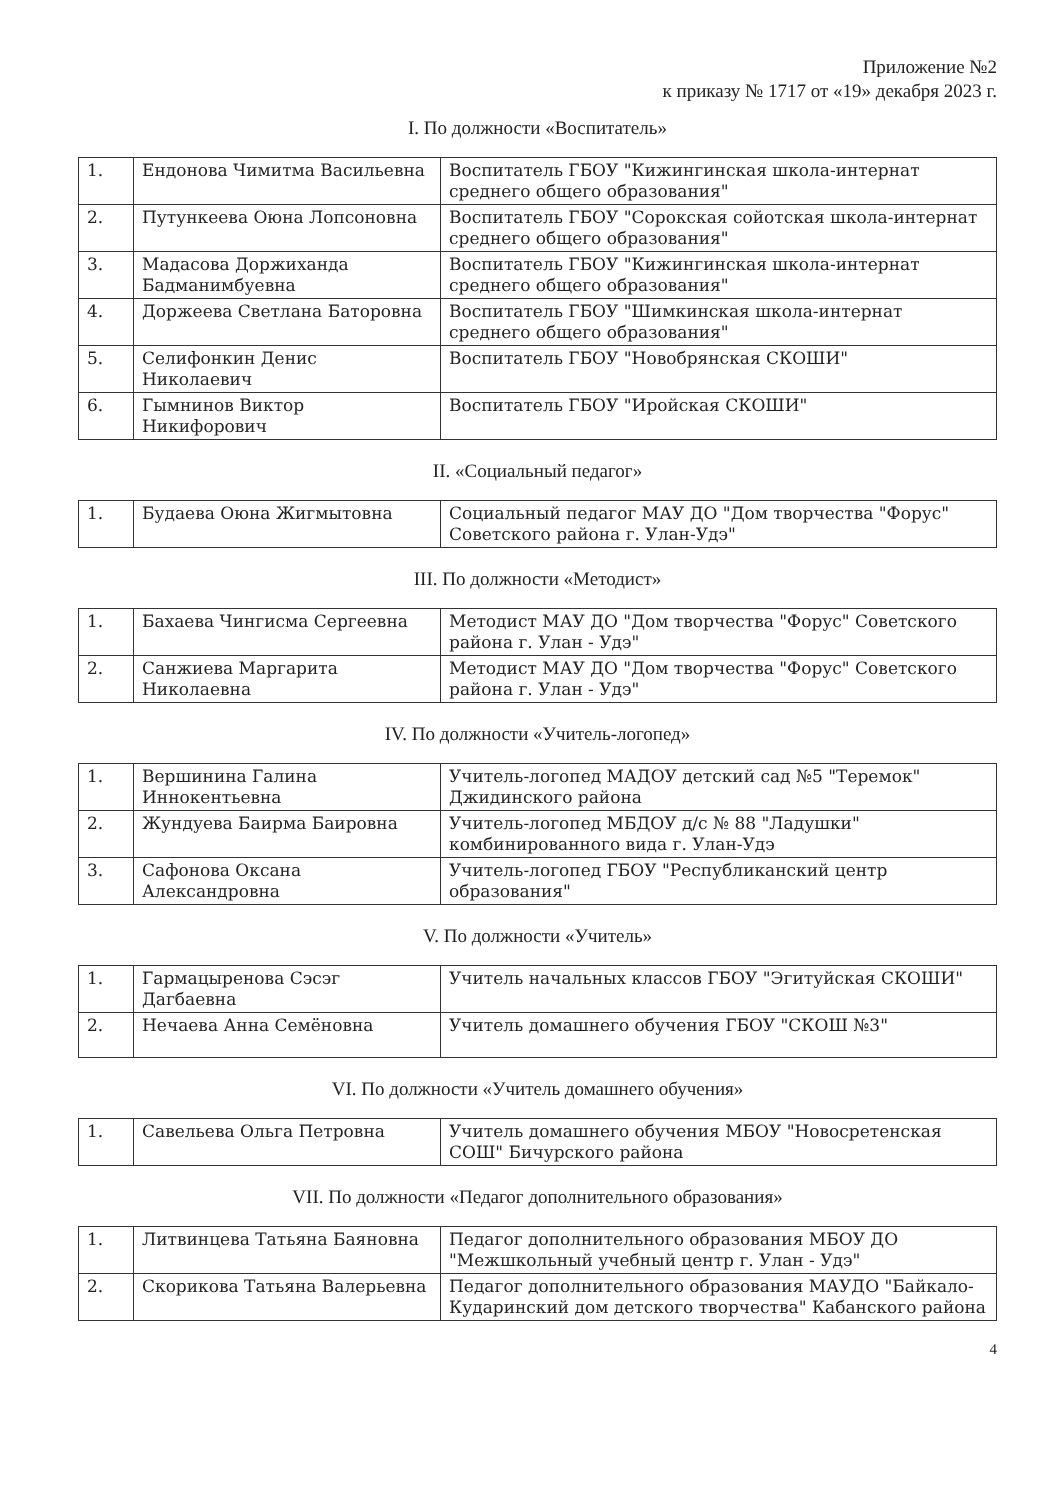Приложение №2
к приказу № 1717 от «19» декабря 2023 г.
I. По должности «Воспитатель»
| 1. | Ендонова Чимитма Васильевна | Воспитатель ГБОУ "Кижингинская школа-интернат среднего общего образования" |
| 2. | Путункеева Оюна Лопсоновна | Воспитатель ГБОУ "Сорокская сойотская школа-интернат среднего общего образования" |
| 3. | Мадасова Доржиханда Бадманимбуевна | Воспитатель ГБОУ "Кижингинская школа-интернат среднего общего образования" |
| 4. | Доржеева Светлана Баторовна | Воспитатель ГБОУ "Шимкинская школа-интернат среднего общего образования" |
| 5. | Селифонкин Денис Николаевич | Воспитатель ГБОУ "Новобрянская СКОШИ" |
| 6. | Гымнинов Виктор Никифорович | Воспитатель ГБОУ "Иройская СКОШИ" |
II. «Социальный педагог»
| 1. | Будаева Оюна Жигмытовна | Социальный педагог МАУ ДО "Дом творчества "Форус" Советского района г. Улан-Удэ" |
III. По должности «Методист»
| 1. | Бахаева Чингисма Сергеевна | Методист МАУ ДО "Дом творчества "Форус" Советского района г. Улан - Удэ" |
| 2. | Санжиева Маргарита Николаевна | Методист МАУ ДО "Дом творчества "Форус" Советского района г. Улан - Удэ" |
IV. По должности «Учитель-логопед»
| 1. | Вершинина Галина Иннокентьевна | Учитель-логопед МАДОУ детский сад №5 "Теремок" Джидинского района |
| 2. | Жундуева Баирма Баировна | Учитель-логопед МБДОУ д/с № 88 "Ладушки" комбинированного вида г. Улан-Удэ |
| 3. | Сафонова Оксана Александровна | Учитель-логопед ГБОУ "Республиканский центр образования" |
V. По должности «Учитель»
| 1. | Гармацыренова Сэсэг Дагбаевна | Учитель начальных классов ГБОУ "Эгитуйская СКОШИ" |
| 2. | Нечаева Анна Семёновна | Учитель домашнего обучения ГБОУ "СКОШ №3" |
VI. По должности «Учитель домашнего обучения»
| 1. | Савельева Ольга Петровна | Учитель домашнего обучения МБОУ "Новосретенская СОШ" Бичурского района |
VII. По должности «Педагог дополнительного образования»
| 1. | Литвинцева Татьяна Баяновна | Педагог дополнительного образования МБОУ ДО "Межшкольный учебный центр г. Улан - Удэ" |
| 2. | Скорикова Татьяна Валерьевна | Педагог дополнительного образования МАУДО "Байкало-Кударинский дом детского творчества" Кабанского района |
4